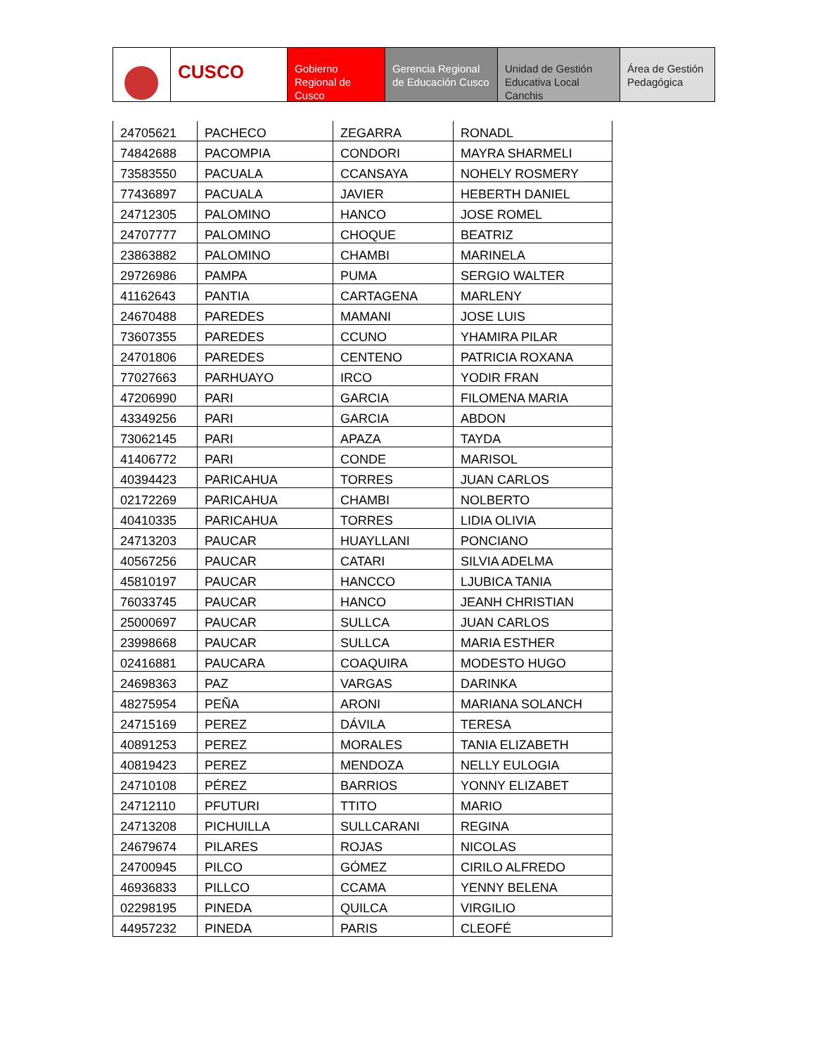CUSCO
Gobierno Regional de Cusco
Gerencia Regional de Educación Cusco
Unidad de Gestión Educativa Local Canchis
Área de Gestión Pedagógica
| 24705621 | PACHECO | ZEGARRA | RONADL |
| 74842688 | PACOMPIA | CONDORI | MAYRA SHARMELI |
| 73583550 | PACUALA | CCANSAYA | NOHELY ROSMERY |
| 77436897 | PACUALA | JAVIER | HEBERTH DANIEL |
| 24712305 | PALOMINO | HANCO | JOSE ROMEL |
| 24707777 | PALOMINO | CHOQUE | BEATRIZ |
| 23863882 | PALOMINO | CHAMBI | MARINELA |
| 29726986 | PAMPA | PUMA | SERGIO WALTER |
| 41162643 | PANTIA | CARTAGENA | MARLENY |
| 24670488 | PAREDES | MAMANI | JOSE LUIS |
| 73607355 | PAREDES | CCUNO | YHAMIRA PILAR |
| 24701806 | PAREDES | CENTENO | PATRICIA ROXANA |
| 77027663 | PARHUAYO | IRCO | YODIR FRAN |
| 47206990 | PARI | GARCIA | FILOMENA MARIA |
| 43349256 | PARI | GARCIA | ABDON |
| 73062145 | PARI | APAZA | TAYDA |
| 41406772 | PARI | CONDE | MARISOL |
| 40394423 | PARICAHUA | TORRES | JUAN CARLOS |
| 02172269 | PARICAHUA | CHAMBI | NOLBERTO |
| 40410335 | PARICAHUA | TORRES | LIDIA OLIVIA |
| 24713203 | PAUCAR | HUAYLLANI | PONCIANO |
| 40567256 | PAUCAR | CATARI | SILVIA ADELMA |
| 45810197 | PAUCAR | HANCCO | LJUBICA TANIA |
| 76033745 | PAUCAR | HANCO | JEANH CHRISTIAN |
| 25000697 | PAUCAR | SULLCA | JUAN CARLOS |
| 23998668 | PAUCAR | SULLCA | MARIA ESTHER |
| 02416881 | PAUCARA | COAQUIRA | MODESTO HUGO |
| 24698363 | PAZ | VARGAS | DARINKA |
| 48275954 | PEÑA | ARONI | MARIANA SOLANCH |
| 24715169 | PEREZ | DÁVILA | TERESA |
| 40891253 | PEREZ | MORALES | TANIA ELIZABETH |
| 40819423 | PEREZ | MENDOZA | NELLY EULOGIA |
| 24710108 | PÉREZ | BARRIOS | YONNY ELIZABET |
| 24712110 | PFUTURI | TTITO | MARIO |
| 24713208 | PICHUILLA | SULLCARANI | REGINA |
| 24679674 | PILARES | ROJAS | NICOLAS |
| 24700945 | PILCO | GÓMEZ | CIRILO ALFREDO |
| 46936833 | PILLCO | CCAMA | YENNY BELENA |
| 02298195 | PINEDA | QUILCA | VIRGILIO |
| 44957232 | PINEDA | PARIS | CLEOFÉ |